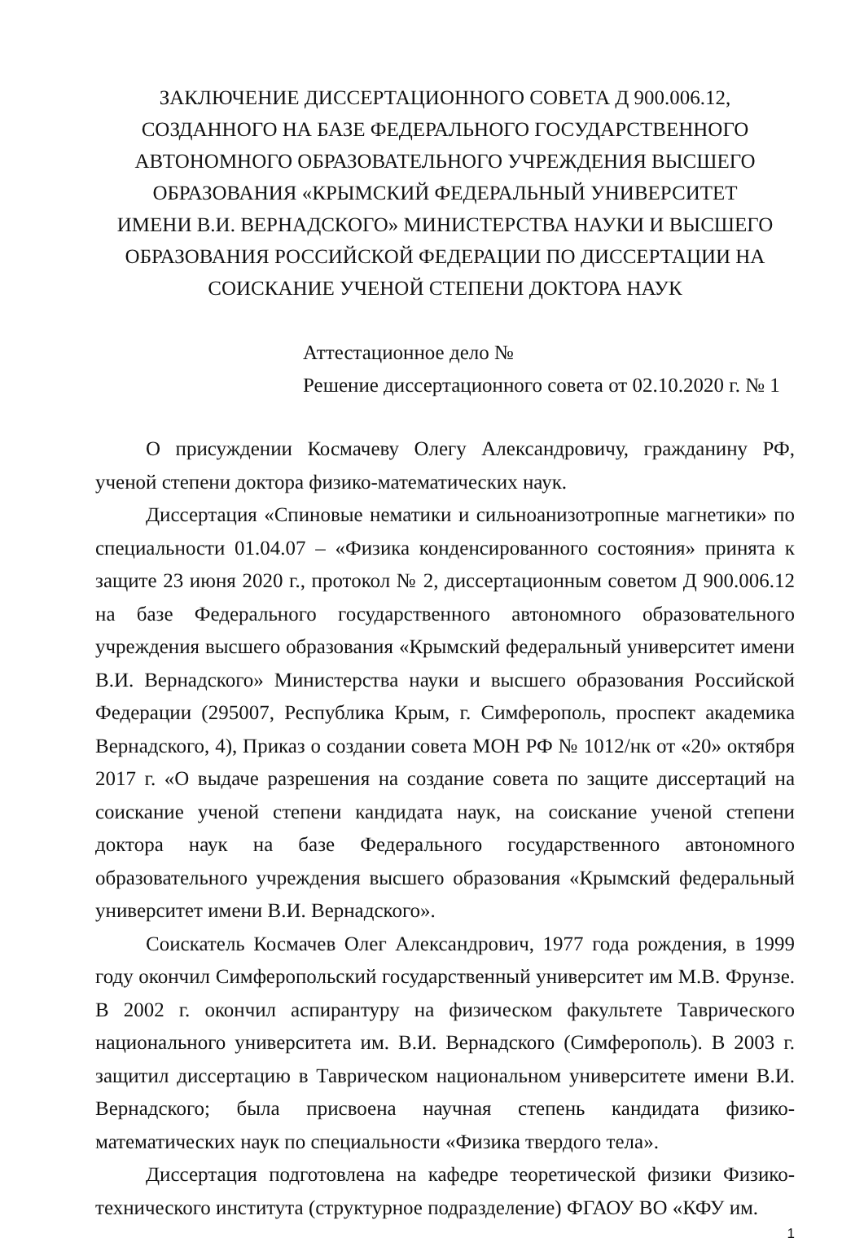ЗАКЛЮЧЕНИЕ ДИССЕРТАЦИОННОГО СОВЕТА Д 900.006.12,
СОЗДАННОГО НА БАЗЕ ФЕДЕРАЛЬНОГО ГОСУДАРСТВЕННОГО
АВТОНОМНОГО ОБРАЗОВАТЕЛЬНОГО УЧРЕЖДЕНИЯ ВЫСШЕГО
ОБРАЗОВАНИЯ «КРЫМСКИЙ ФЕДЕРАЛЬНЫЙ УНИВЕРСИТЕТ
ИМЕНИ В.И. ВЕРНАДСКОГО» МИНИСТЕРСТВА НАУКИ И ВЫСШЕГО
ОБРАЗОВАНИЯ РОССИЙСКОЙ ФЕДЕРАЦИИ ПО ДИССЕРТАЦИИ НА
СОИСКАНИЕ УЧЕНОЙ СТЕПЕНИ ДОКТОРА НАУК
Аттестационное дело №
Решение диссертационного совета от 02.10.2020 г. № 1
О присуждении Космачеву Олегу Александровичу, гражданину РФ, ученой степени доктора физико-математических наук.
Диссертация «Спиновые нематики и сильноанизотропные магнетики» по специальности 01.04.07 – «Физика конденсированного состояния» принята к защите 23 июня 2020 г., протокол № 2, диссертационным советом Д 900.006.12 на базе Федерального государственного автономного образовательного учреждения высшего образования «Крымский федеральный университет имени В.И. Вернадского» Министерства науки и высшего образования Российской Федерации (295007, Республика Крым, г. Симферополь, проспект академика Вернадского, 4), Приказ о создании совета МОН РФ № 1012/нк от «20» октября 2017 г. «О выдаче разрешения на создание совета по защите диссертаций на соискание ученой степени кандидата наук, на соискание ученой степени доктора наук на базе Федерального государственного автономного образовательного учреждения высшего образования «Крымский федеральный университет имени В.И. Вернадского».
Соискатель Космачев Олег Александрович, 1977 года рождения, в 1999 году окончил Симферопольский государственный университет им М.В. Фрунзе. В 2002 г. окончил аспирантуру на физическом факультете Таврического национального университета им. В.И. Вернадского (Симферополь). В 2003 г. защитил диссертацию в Таврическом национальном университете имени В.И. Вернадского; была присвоена научная степень кандидата физико-математических наук по специальности «Физика твердого тела».
Диссертация подготовлена на кафедре теоретической физики Физико-технического института (структурное подразделение) ФГАОУ ВО «КФУ им.
1